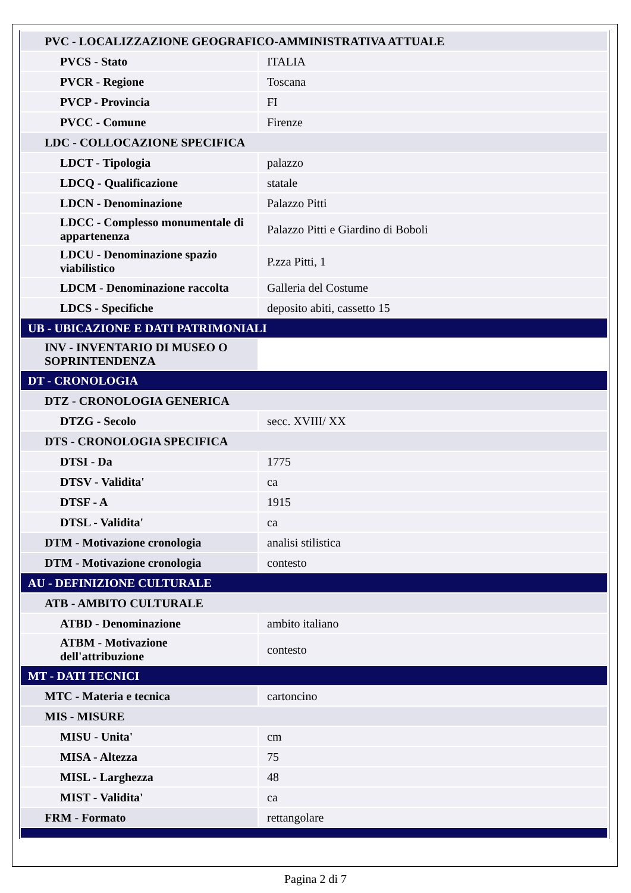| PVC - LOCALIZZAZIONE GEOGRAFICO-AMMINISTRATIVA ATTUALE | |
| PVCS - Stato | ITALIA |
| PVCR - Regione | Toscana |
| PVCP - Provincia | FI |
| PVCC - Comune | Firenze |
| LDC - COLLOCAZIONE SPECIFICA | |
| LDCT - Tipologia | palazzo |
| LDCQ - Qualificazione | statale |
| LDCN - Denominazione | Palazzo Pitti |
| LDCC - Complesso monumentale di appartenenza | Palazzo Pitti e Giardino di Boboli |
| LDCU - Denominazione spazio viabilistico | P.zza Pitti, 1 |
| LDCM - Denominazione raccolta | Galleria del Costume |
| LDCS - Specifiche | deposito abiti, cassetto 15 |
| UB - UBICAZIONE E DATI PATRIMONIALI | |
| INV - INVENTARIO DI MUSEO O SOPRINTENDENZA | |
| DT - CRONOLOGIA | |
| DTZ - CRONOLOGIA GENERICA | |
| DTZG - Secolo | secc. XVIII/ XX |
| DTS - CRONOLOGIA SPECIFICA | |
| DTSI - Da | 1775 |
| DTSV - Validita' | ca |
| DTSF - A | 1915 |
| DTSL - Validita' | ca |
| DTM - Motivazione cronologia | analisi stilistica |
| DTM - Motivazione cronologia | contesto |
| AU - DEFINIZIONE CULTURALE | |
| ATB - AMBITO CULTURALE | |
| ATBD - Denominazione | ambito italiano |
| ATBM - Motivazione dell'attribuzione | contesto |
| MT - DATI TECNICI | |
| MTC - Materia e tecnica | cartoncino |
| MIS - MISURE | |
| MISU - Unita' | cm |
| MISA - Altezza | 75 |
| MISL - Larghezza | 48 |
| MIST - Validita' | ca |
| FRM - Formato | rettangolare |
Pagina 2 di 7